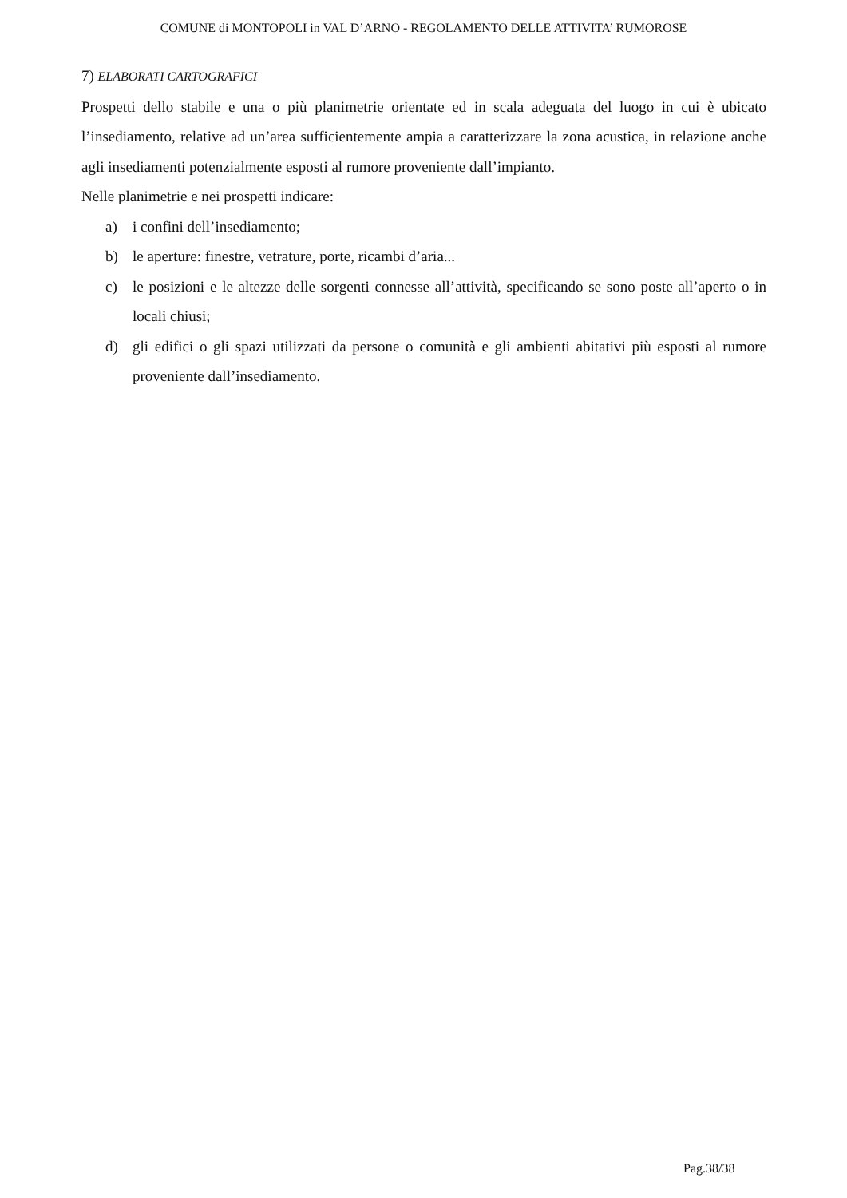COMUNE di MONTOPOLI in VAL D’ARNO - REGOLAMENTO DELLE ATTIVITA’ RUMOROSE
7) ELABORATI CARTOGRAFICI
Prospetti dello stabile e una o più planimetrie orientate ed in scala adeguata del luogo in cui è ubicato l’insediamento, relative ad un’area sufficientemente ampia a caratterizzare la zona acustica, in relazione anche agli insediamenti potenzialmente esposti al rumore proveniente dall’impianto.
Nelle planimetrie e nei prospetti indicare:
a) i confini dell’insediamento;
b) le aperture: finestre, vetrature, porte, ricambi d’aria...
c) le posizioni e le altezze delle sorgenti connesse all’attività, specificando se sono poste all’aperto o in locali chiusi;
d) gli edifici o gli spazi utilizzati da persone o comunità e gli ambienti abitativi più esposti al rumore proveniente dall’insediamento.
Pag.38/38